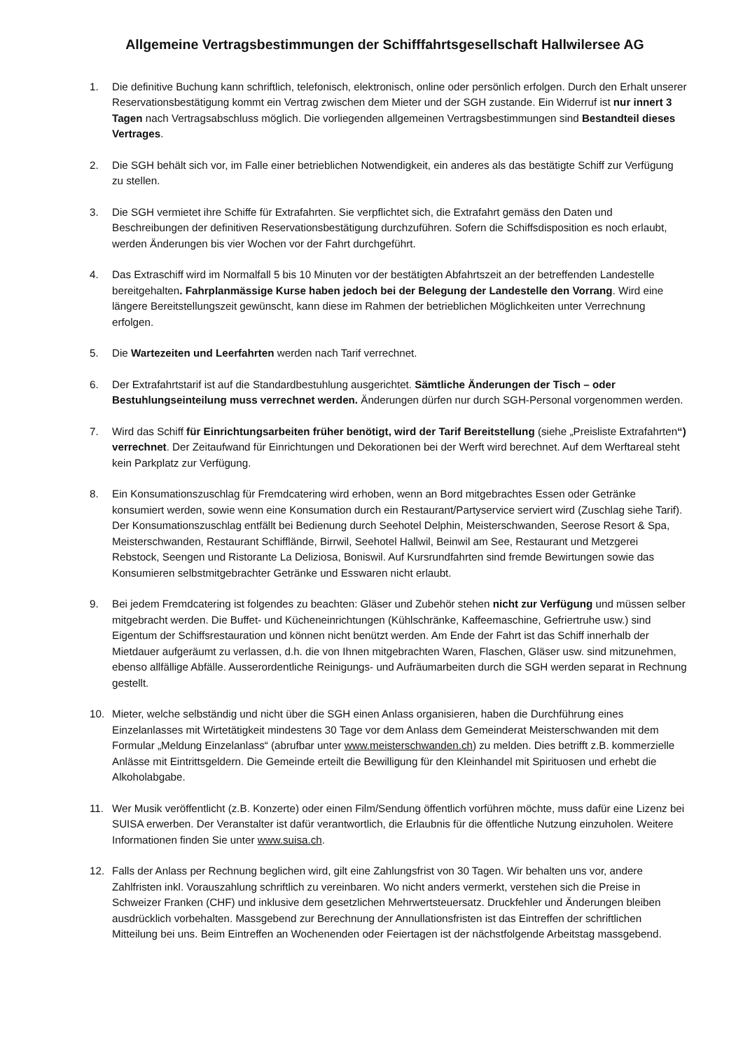Allgemeine Vertragsbestimmungen der Schifffahrtsgesellschaft Hallwilersee AG
1. Die definitive Buchung kann schriftlich, telefonisch, elektronisch, online oder persönlich erfolgen. Durch den Erhalt unserer Reservationsbestätigung kommt ein Vertrag zwischen dem Mieter und der SGH zustande. Ein Widerruf ist nur innert 3 Tagen nach Vertragsabschluss möglich. Die vorliegenden allgemeinen Vertragsbestimmungen sind Bestandteil dieses Vertrages.
2. Die SGH behält sich vor, im Falle einer betrieblichen Notwendigkeit, ein anderes als das bestätigte Schiff zur Verfügung zu stellen.
3. Die SGH vermietet ihre Schiffe für Extrafahrten. Sie verpflichtet sich, die Extrafahrt gemäss den Daten und Beschreibungen der definitiven Reservationsbestätigung durchzuführen. Sofern die Schiffsdisposition es noch erlaubt, werden Änderungen bis vier Wochen vor der Fahrt durchgeführt.
4. Das Extraschiff wird im Normalfall 5 bis 10 Minuten vor der bestätigten Abfahrtszeit an der betreffenden Landestelle bereitgehalten. Fahrplanmässige Kurse haben jedoch bei der Belegung der Landestelle den Vorrang. Wird eine längere Bereitstellungszeit gewünscht, kann diese im Rahmen der betrieblichen Möglichkeiten unter Verrechnung erfolgen.
5. Die Wartezeiten und Leerfahrten werden nach Tarif verrechnet.
6. Der Extrafahrtstarif ist auf die Standardbestuhlung ausgerichtet. Sämtliche Änderungen der Tisch – oder Bestuhlungseinteilung muss verrechnet werden. Änderungen dürfen nur durch SGH-Personal vorgenommen werden.
7. Wird das Schiff für Einrichtungsarbeiten früher benötigt, wird der Tarif Bereitstellung (siehe „Preisliste Extrafahrten“) verrechnet. Der Zeitaufwand für Einrichtungen und Dekorationen bei der Werft wird berechnet. Auf dem Werftareal steht kein Parkplatz zur Verfügung.
8. Ein Konsumationszuschlag für Fremdcatering wird erhoben, wenn an Bord mitgebrachtes Essen oder Getränke konsumiert werden, sowie wenn eine Konsumation durch ein Restaurant/Partyservice serviert wird (Zuschlag siehe Tarif). Der Konsumationszuschlag entfällt bei Bedienung durch Seehotel Delphin, Meisterschwanden, Seerose Resort & Spa, Meisterschwanden, Restaurant Schifflände, Birrwil, Seehotel Hallwil, Beinwil am See, Restaurant und Metzgerei Rebstock, Seengen und Ristorante La Deliziosa, Boniswil. Auf Kursrundfahrten sind fremde Bewirtungen sowie das Konsumieren selbstmitgebrachter Getränke und Esswaren nicht erlaubt.
9. Bei jedem Fremdcatering ist folgendes zu beachten: Gläser und Zubehör stehen nicht zur Verfügung und müssen selber mitgebracht werden. Die Buffet- und Kücheneinrichtungen (Kühlschränke, Kaffeemaschine, Gefriertruhe usw.) sind Eigentum der Schiffsrestauration und können nicht benützt werden. Am Ende der Fahrt ist das Schiff innerhalb der Mietdauer aufgeräumt zu verlassen, d.h. die von Ihnen mitgebrachten Waren, Flaschen, Gläser usw. sind mitzunehmen, ebenso allfällige Abfälle. Ausserordentliche Reinigungs- und Aufräumarbeiten durch die SGH werden separat in Rechnung gestellt.
10. Mieter, welche selbständig und nicht über die SGH einen Anlass organisieren, haben die Durchführung eines Einzelanlasses mit Wirtetätigkeit mindestens 30 Tage vor dem Anlass dem Gemeinderat Meisterschwanden mit dem Formular „Meldung Einzelanlass“ (abrufbar unter www.meisterschwanden.ch) zu melden. Dies betrifft z.B. kommerzielle Anlässe mit Eintrittsgeldern. Die Gemeinde erteilt die Bewilligung für den Kleinhandel mit Spirituosen und erhebt die Alkoholabgabe.
11. Wer Musik veröffentlicht (z.B. Konzerte) oder einen Film/Sendung öffentlich vorführen möchte, muss dafür eine Lizenz bei SUISA erwerben. Der Veranstalter ist dafür verantwortlich, die Erlaubnis für die öffentliche Nutzung einzuholen. Weitere Informationen finden Sie unter www.suisa.ch.
12. Falls der Anlass per Rechnung beglichen wird, gilt eine Zahlungsfrist von 30 Tagen. Wir behalten uns vor, andere Zahlfristen inkl. Vorauszahlung schriftlich zu vereinbaren. Wo nicht anders vermerkt, verstehen sich die Preise in Schweizer Franken (CHF) und inklusive dem gesetzlichen Mehrwertsteuersatz. Druckfehler und Änderungen bleiben ausdrücklich vorbehalten. Massgebend zur Berechnung der Annullationsfristen ist das Eintreffen der schriftlichen Mitteilung bei uns. Beim Eintreffen an Wochenenden oder Feiertagen ist der nächstfolgende Arbeitstag massgebend.